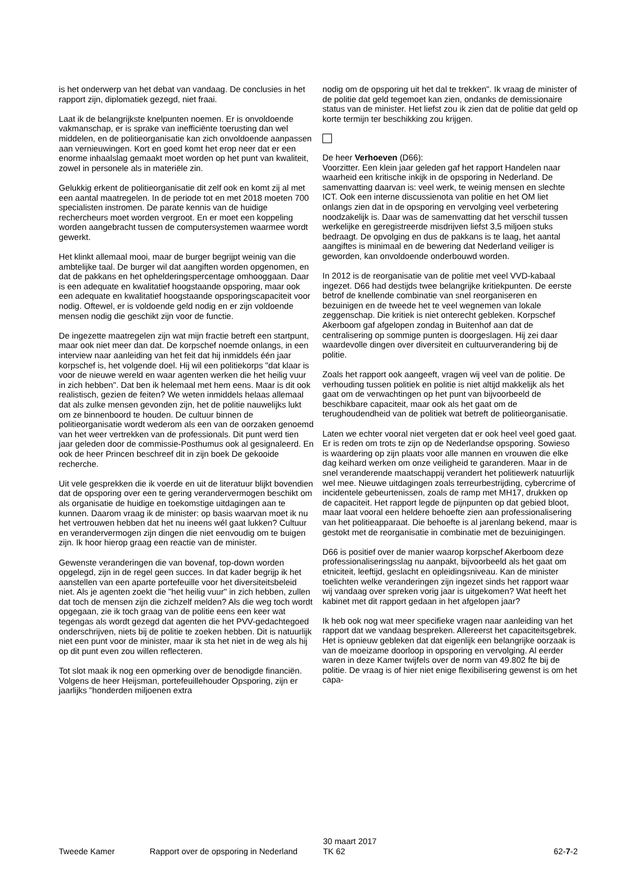is het onderwerp van het debat van vandaag. De conclusies in het rapport zijn, diplomatiek gezegd, niet fraai.
Laat ik de belangrijkste knelpunten noemen. Er is onvoldoende vakmanschap, er is sprake van inefficiënte toerusting dan wel middelen, en de politieorganisatie kan zich onvoldoende aanpassen aan vernieuwingen. Kort en goed komt het erop neer dat er een enorme inhaalslag gemaakt moet worden op het punt van kwaliteit, zowel in personele als in materiële zin.
Gelukkig erkent de politieorganisatie dit zelf ook en komt zij al met een aantal maatregelen. In de periode tot en met 2018 moeten 700 specialisten instromen. De parate kennis van de huidige rechercheurs moet worden vergroot. En er moet een koppeling worden aangebracht tussen de computersystemen waarmee wordt gewerkt.
Het klinkt allemaal mooi, maar de burger begrijpt weinig van die ambtelijke taal. De burger wil dat aangiften worden opgenomen, en dat de pakkans en het ophelderingspercentage omhooggaan. Daar is een adequate en kwalitatief hoogstaande opsporing, maar ook een adequate en kwalitatief hoogstaande opsporingscapaciteit voor nodig. Oftewel, er is voldoende geld nodig en er zijn voldoende mensen nodig die geschikt zijn voor de functie.
De ingezette maatregelen zijn wat mijn fractie betreft een startpunt, maar ook niet meer dan dat. De korpschef noemde onlangs, in een interview naar aanleiding van het feit dat hij inmiddels één jaar korpschef is, het volgende doel. Hij wil een politiekorps "dat klaar is voor de nieuwe wereld en waar agenten werken die het heilig vuur in zich hebben". Dat ben ik helemaal met hem eens. Maar is dit ook realistisch, gezien de feiten? We weten inmiddels helaas allemaal dat als zulke mensen gevonden zijn, het de politie nauwelijks lukt om ze binnenboord te houden. De cultuur binnen de politieorganisatie wordt wederom als een van de oorzaken genoemd van het weer vertrekken van de professionals. Dit punt werd tien jaar geleden door de commissie-Posthumus ook al gesignaleerd. En ook de heer Princen beschreef dit in zijn boek De gekooide recherche.
Uit vele gesprekken die ik voerde en uit de literatuur blijkt bovendien dat de opsporing over een te gering verandervermogen beschikt om als organisatie de huidige en toekomstige uitdagingen aan te kunnen. Daarom vraag ik de minister: op basis waarvan moet ik nu het vertrouwen hebben dat het nu ineens wél gaat lukken? Cultuur en verandervermogen zijn dingen die niet eenvoudig om te buigen zijn. Ik hoor hierop graag een reactie van de minister.
Gewenste veranderingen die van bovenaf, top-down worden opgelegd, zijn in de regel geen succes. In dat kader begrijp ik het aanstellen van een aparte portefeuille voor het diversiteitsbeleid niet. Als je agenten zoekt die "het heilig vuur" in zich hebben, zullen dat toch de mensen zijn die zichzelf melden? Als die weg toch wordt opgegaan, zie ik toch graag van de politie eens een keer wat tegengas als wordt gezegd dat agenten die het PVV-gedachtegoed onderschrijven, niets bij de politie te zoeken hebben. Dit is natuurlijk niet een punt voor de minister, maar ik sta het niet in de weg als hij op dit punt even zou willen reflecteren.
Tot slot maak ik nog een opmerking over de benodigde financiën. Volgens de heer Heijsman, portefeuillehouder Opsporing, zijn er jaarlijks "honderden miljoenen extra
nodig om de opsporing uit het dal te trekken". Ik vraag de minister of de politie dat geld tegemoet kan zien, ondanks de demissionaire status van de minister. Het liefst zou ik zien dat de politie dat geld op korte termijn ter beschikking zou krijgen.
De heer Verhoeven (D66):
Voorzitter. Een klein jaar geleden gaf het rapport Handelen naar waarheid een kritische inkijk in de opsporing in Nederland. De samenvatting daarvan is: veel werk, te weinig mensen en slechte ICT. Ook een interne discussienota van politie en het OM liet onlangs zien dat in de opsporing en vervolging veel verbetering noodzakelijk is. Daar was de samenvatting dat het verschil tussen werkelijke en geregistreerde misdrijven liefst 3,5 miljoen stuks bedraagt. De opvolging en dus de pakkans is te laag, het aantal aangiftes is minimaal en de bewering dat Nederland veiliger is geworden, kan onvoldoende onderbouwd worden.
In 2012 is de reorganisatie van de politie met veel VVD-kabaal ingezet. D66 had destijds twee belangrijke kritiekpunten. De eerste betrof de knellende combinatie van snel reorganiseren en bezuinigen en de tweede het te veel wegnemen van lokale zeggenschap. Die kritiek is niet onterecht gebleken. Korpschef Akerboom gaf afgelopen zondag in Buitenhof aan dat de centralisering op sommige punten is doorgeslagen. Hij zei daar waardevolle dingen over diversiteit en cultuurverandering bij de politie.
Zoals het rapport ook aangeeft, vragen wij veel van de politie. De verhouding tussen politiek en politie is niet altijd makkelijk als het gaat om de verwachtingen op het punt van bijvoorbeeld de beschikbare capaciteit, maar ook als het gaat om de terughoudendheid van de politiek wat betreft de politieorganisatie.
Laten we echter vooral niet vergeten dat er ook heel veel goed gaat. Er is reden om trots te zijn op de Nederlandse opsporing. Sowieso is waardering op zijn plaats voor alle mannen en vrouwen die elke dag keihard werken om onze veiligheid te garanderen. Maar in de snel veranderende maatschappij verandert het politiewerk natuurlijk wel mee. Nieuwe uitdagingen zoals terreurbestrijding, cybercrime of incidentele gebeurtenissen, zoals de ramp met MH17, drukken op de capaciteit. Het rapport legde de pijnpunten op dat gebied bloot, maar laat vooral een heldere behoefte zien aan professionalisering van het politieapparaat. Die behoefte is al jarenlang bekend, maar is gestokt met de reorganisatie in combinatie met de bezuinigingen.
D66 is positief over de manier waarop korpschef Akerboom deze professionaliseringsslag nu aanpakt, bijvoorbeeld als het gaat om etniciteit, leeftijd, geslacht en opleidingsniveau. Kan de minister toelichten welke veranderingen zijn ingezet sinds het rapport waar wij vandaag over spreken vorig jaar is uitgekomen? Wat heeft het kabinet met dit rapport gedaan in het afgelopen jaar?
Ik heb ook nog wat meer specifieke vragen naar aanleiding van het rapport dat we vandaag bespreken. Allereerst het capaciteitsgebrek. Het is opnieuw gebleken dat dat eigenlijk een belangrijke oorzaak is van de moeizame doorloop in opsporing en vervolging. Al eerder waren in deze Kamer twijfels over de norm van 49.802 fte bij de politie. De vraag is of hier niet enige flexibilisering gewenst is om het capa-
Tweede Kamer Rapport over de opsporing in Nederland
30 maart 2017
TK 62
62-7-2